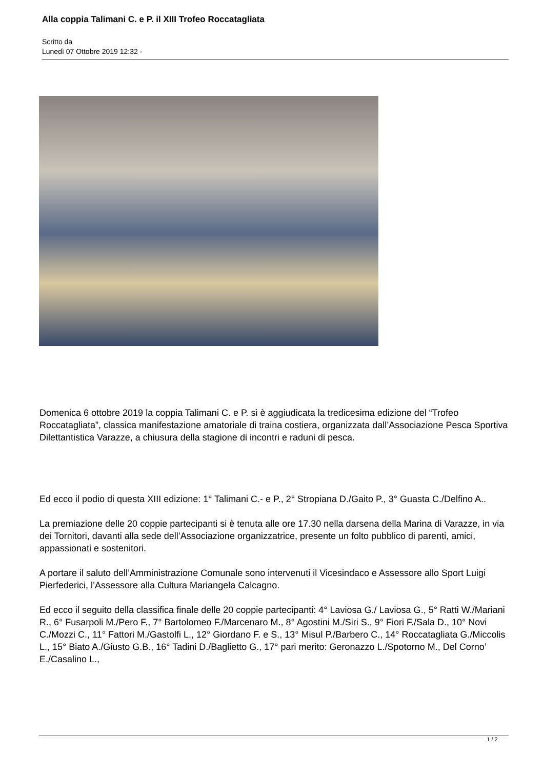Alla coppia Talimani C. e P. il XIII Trofeo Roccatagliata
Scritto da
Lunedì 07 Ottobre 2019 12:32 -
Domenica 6 ottobre 2019 la coppia Talimani C. e P. si è aggiudicata la tredicesima edizione del “Trofeo Roccatagliata”, classica manifestazione amatoriale di traina costiera, organizzata dall’Associazione Pesca Sportiva Dilettantistica Varazze, a chiusura della stagione di incontri e raduni di pesca.
Ed ecco il podio di questa XIII edizione: 1° Talimani C.- e P., 2° Stropiana D./Gaito P., 3° Guasta C./Delfino A..
La premiazione delle 20 coppie partecipanti si è tenuta alle ore 17.30 nella darsena della Marina di Varazze, in via dei Tornitori, davanti alla sede dell’Associazione organizzatrice, presente un folto pubblico di parenti, amici, appassionati e sostenitori.
A portare il saluto dell’Amministrazione Comunale sono intervenuti il Vicesindaco e Assessore allo Sport Luigi Pierfederici, l’Assessore alla Cultura Mariangela Calcagno.
Ed ecco il seguito della classifica finale delle 20 coppie partecipanti: 4° Laviosa G./ Laviosa G., 5° Ratti W./Mariani R., 6° Fusarpoli M./Pero F., 7° Bartolomeo F./Marcenaro M., 8° Agostini M./Siri S., 9° Fiori F./Sala D., 10° Novi C./Mozzi C., 11° Fattori M./Gastolfi L., 12° Giordano F. e S., 13° Misul P./Barbero C., 14° Roccatagliata G./Miccolis L., 15° Biato A./Giusto G.B., 16° Tadini D./Baglietto G., 17° pari merito: Geronazzo L./Spotorno M., Del Corno’ E./Casalino L.,
1 / 2